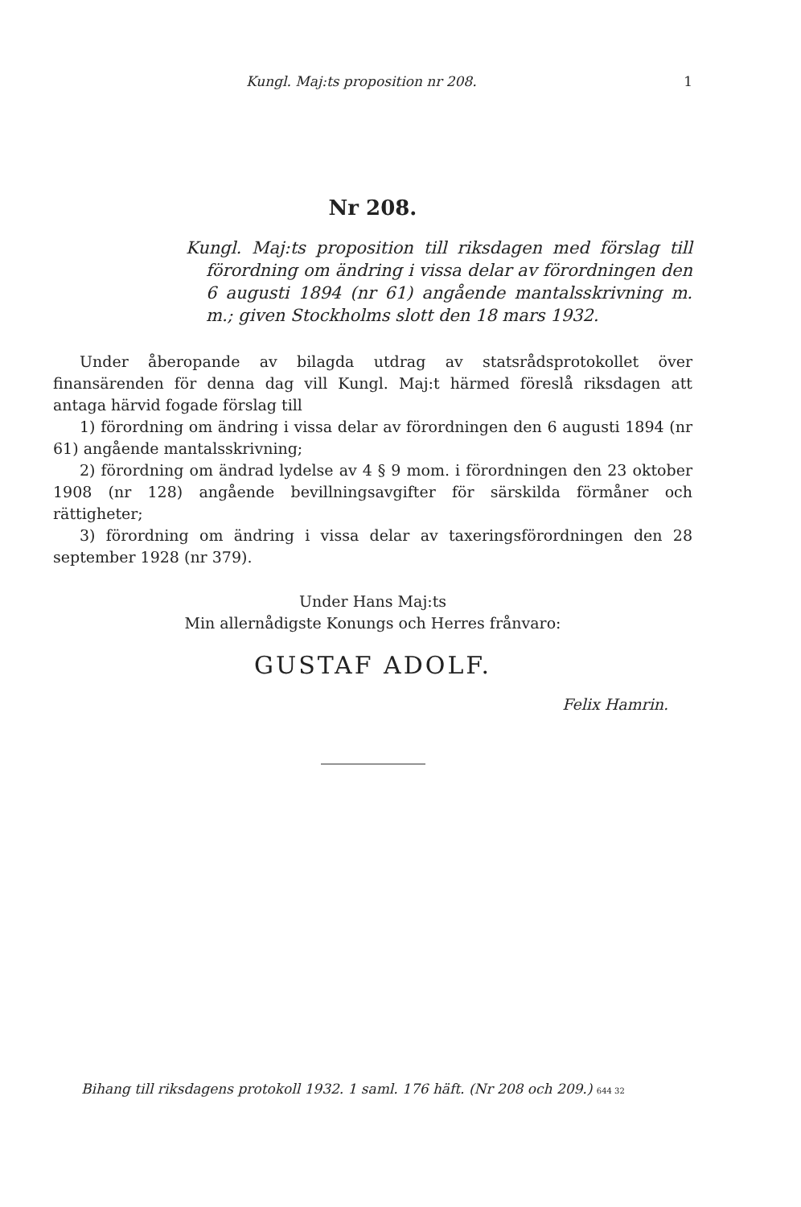Kungl. Maj:ts proposition nr 208. 1
Nr 208.
Kungl. Maj:ts proposition till riksdagen med förslag till förordning om ändring i vissa delar av förordningen den 6 augusti 1894 (nr 61) angående mantalsskrivning m. m.; given Stockholms slott den 18 mars 1932.
Under åberopande av bilagda utdrag av statsrådsprotokollet över finansärenden för denna dag vill Kungl. Maj:t härmed föreslå riksdagen att antaga härvid fogade förslag till
1) förordning om ändring i vissa delar av förordningen den 6 augusti 1894 (nr 61) angående mantalsskrivning;
2) förordning om ändrad lydelse av 4 § 9 mom. i förordningen den 23 oktober 1908 (nr 128) angående bevillningsavgifter för särskilda förmåner och rättigheter;
3) förordning om ändring i vissa delar av taxeringsförordningen den 28 september 1928 (nr 379).
Under Hans Maj:ts
Min allernådigste Konungs och Herres frånvaro:
GUSTAF ADOLF.
Felix Hamrin.
Bihang till riksdagens protokoll 1932. 1 saml. 176 häft. (Nr 208 och 209.) 644 32